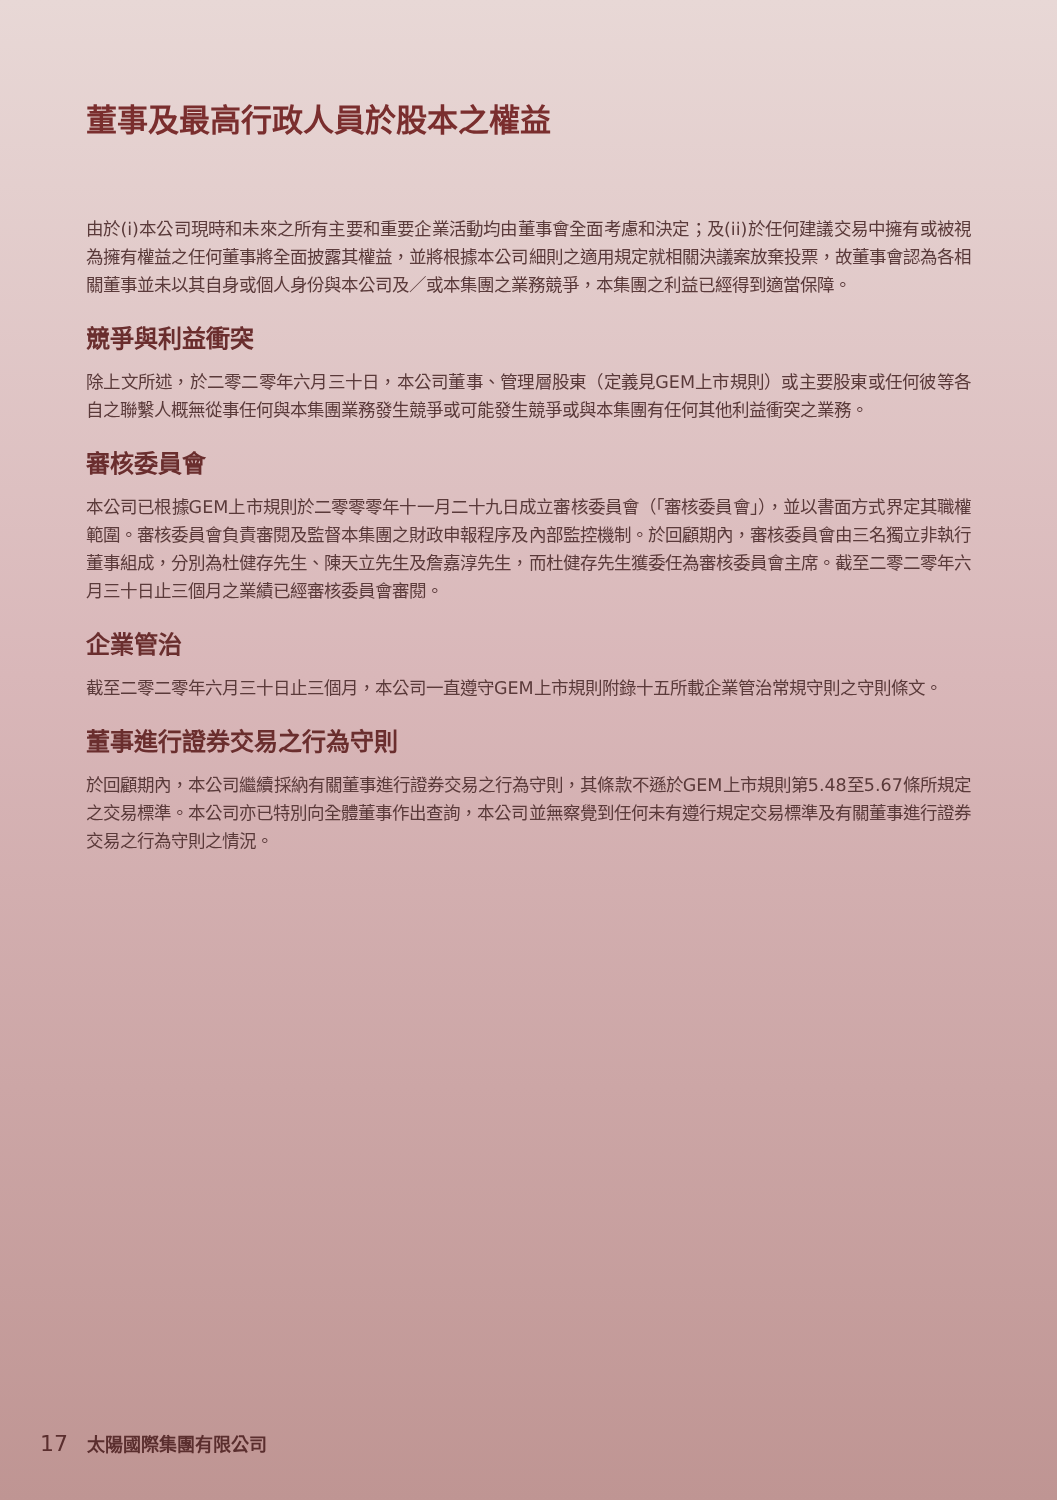董事及最高行政人員於股本之權益
由於(i)本公司現時和未來之所有主要和重要企業活動均由董事會全面考慮和決定；及(ii)於任何建議交易中擁有或被視為擁有權益之任何董事將全面披露其權益，並將根據本公司細則之適用規定就相關決議案放棄投票，故董事會認為各相關董事並未以其自身或個人身份與本公司及／或本集團之業務競爭，本集團之利益已經得到適當保障。
競爭與利益衝突
除上文所述，於二零二零年六月三十日，本公司董事、管理層股東（定義見GEM上市規則）或主要股東或任何彼等各自之聯繫人概無從事任何與本集團業務發生競爭或可能發生競爭或與本集團有任何其他利益衝突之業務。
審核委員會
本公司已根據GEM上市規則於二零零零年十一月二十九日成立審核委員會（「審核委員會」），並以書面方式界定其職權範圍。審核委員會負責審閱及監督本集團之財政申報程序及內部監控機制。於回顧期內，審核委員會由三名獨立非執行董事組成，分別為杜健存先生、陳天立先生及詹嘉淳先生，而杜健存先生獲委任為審核委員會主席。截至二零二零年六月三十日止三個月之業績已經審核委員會審閱。
企業管治
截至二零二零年六月三十日止三個月，本公司一直遵守GEM上市規則附錄十五所載企業管治常規守則之守則條文。
董事進行證券交易之行為守則
於回顧期內，本公司繼續採納有關董事進行證券交易之行為守則，其條款不遜於GEM上市規則第5.48至5.67條所規定之交易標準。本公司亦已特別向全體董事作出查詢，本公司並無察覺到任何未有遵行規定交易標準及有關董事進行證券交易之行為守則之情況。
17 太陽國際集團有限公司